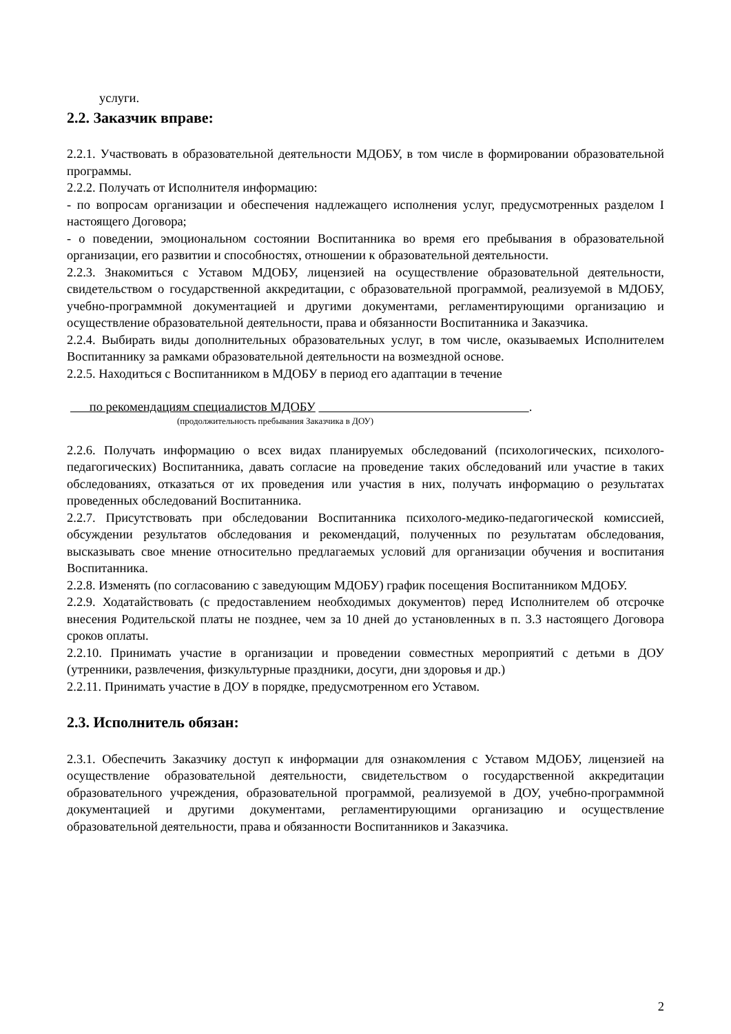услуги.
2.2. Заказчик вправе:
2.2.1. Участвовать в образовательной деятельности МДОБУ, в том числе в формировании образовательной программы.
2.2.2. Получать от Исполнителя информацию:
- по вопросам организации и обеспечения надлежащего исполнения услуг, предусмотренных разделом I настоящего Договора;
- о поведении, эмоциональном состоянии Воспитанника во время его пребывания в образовательной организации, его развитии и способностях, отношении к образовательной деятельности.
2.2.3. Знакомиться с Уставом МДОБУ, лицензией на осуществление образовательной деятельности, свидетельством о государственной аккредитации, с образовательной программой, реализуемой в МДОБУ, учебно-программной документацией и другими документами, регламентирующими организацию и осуществление образовательной деятельности, права и обязанности Воспитанника и Заказчика.
2.2.4. Выбирать виды дополнительных образовательных услуг, в том числе, оказываемых Исполнителем Воспитаннику за рамками образовательной деятельности на возмездной основе.
2.2.5. Находиться с Воспитанником в МДОБУ в период его адаптации в течение
по рекомендациям специалистов МДОБУ .
(продолжительность пребывания Заказчика в ДОУ)
2.2.6. Получать информацию о всех видах планируемых обследований (психологических, психолого-педагогических) Воспитанника, давать согласие на проведение таких обследований или участие в таких обследованиях, отказаться от их проведения или участия в них, получать информацию о результатах проведенных обследований Воспитанника.
2.2.7. Присутствовать при обследовании Воспитанника психолого-медико-педагогической комиссией, обсуждении результатов обследования и рекомендаций, полученных по результатам обследования, высказывать свое мнение относительно предлагаемых условий для организации обучения и воспитания Воспитанника.
2.2.8. Изменять (по согласованию с заведующим МДОБУ) график посещения Воспитанником МДОБУ.
2.2.9. Ходатайствовать (с предоставлением необходимых документов) перед Исполнителем об отсрочке внесения Родительской платы не позднее, чем за 10 дней до установленных в п. 3.3 настоящего Договора сроков оплаты.
2.2.10. Принимать участие в организации и проведении совместных мероприятий с детьми в ДОУ (утренники, развлечения, физкультурные праздники, досуги, дни здоровья и др.)
2.2.11. Принимать участие в ДОУ в порядке, предусмотренном его Уставом.
2.3. Исполнитель обязан:
2.3.1. Обеспечить Заказчику доступ к информации для ознакомления с Уставом МДОБУ, лицензией на осуществление образовательной деятельности, свидетельством о государственной аккредитации образовательного учреждения, образовательной программой, реализуемой в ДОУ, учебно-программной документацией и другими документами, регламентирующими организацию и осуществление образовательной деятельности, права и обязанности Воспитанников и Заказчика.
2